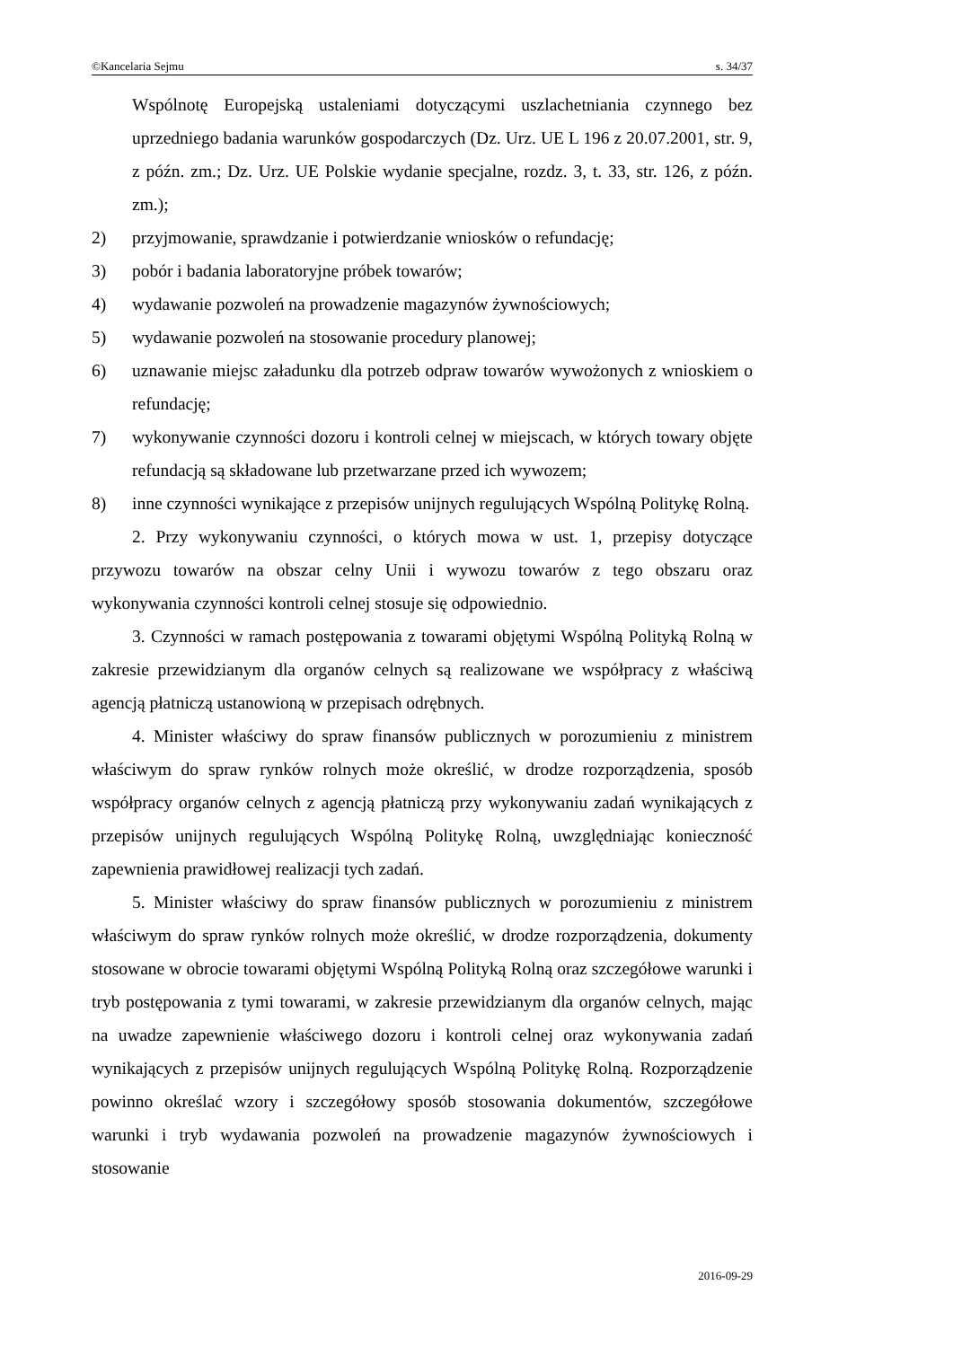©Kancelaria Sejmu s. 34/37
Wspólnotę Europejską ustaleniami dotyczącymi uszlachetniania czynnego bez uprzedniego badania warunków gospodarczych (Dz. Urz. UE L 196 z 20.07.2001, str. 9, z późn. zm.; Dz. Urz. UE Polskie wydanie specjalne, rozdz. 3, t. 33, str. 126, z późn. zm.);
2) przyjmowanie, sprawdzanie i potwierdzanie wniosków o refundację;
3) pobór i badania laboratoryjne próbek towarów;
4) wydawanie pozwoleń na prowadzenie magazynów żywnościowych;
5) wydawanie pozwoleń na stosowanie procedury planowej;
6) uznawanie miejsc załadunku dla potrzeb odpraw towarów wywożonych z wnioskiem o refundację;
7) wykonywanie czynności dozoru i kontroli celnej w miejscach, w których towary objęte refundacją są składowane lub przetwarzane przed ich wywozem;
8) inne czynności wynikające z przepisów unijnych regulujących Wspólną Politykę Rolną.
2. Przy wykonywaniu czynności, o których mowa w ust. 1, przepisy dotyczące przywozu towarów na obszar celny Unii i wywozu towarów z tego obszaru oraz wykonywania czynności kontroli celnej stosuje się odpowiednio.
3. Czynności w ramach postępowania z towarami objętymi Wspólną Polityką Rolną w zakresie przewidzianym dla organów celnych są realizowane we współpracy z właściwą agencją płatniczą ustanowioną w przepisach odrębnych.
4. Minister właściwy do spraw finansów publicznych w porozumieniu z ministrem właściwym do spraw rynków rolnych może określić, w drodze rozporządzenia, sposób współpracy organów celnych z agencją płatniczą przy wykonywaniu zadań wynikających z przepisów unijnych regulujących Wspólną Politykę Rolną, uwzględniając konieczność zapewnienia prawidłowej realizacji tych zadań.
5. Minister właściwy do spraw finansów publicznych w porozumieniu z ministrem właściwym do spraw rynków rolnych może określić, w drodze rozporządzenia, dokumenty stosowane w obrocie towarami objętymi Wspólną Polityką Rolną oraz szczegółowe warunki i tryb postępowania z tymi towarami, w zakresie przewidzianym dla organów celnych, mając na uwadze zapewnienie właściwego dozoru i kontroli celnej oraz wykonywania zadań wynikających z przepisów unijnych regulujących Wspólną Politykę Rolną. Rozporządzenie powinno określać wzory i szczegółowy sposób stosowania dokumentów, szczegółowe warunki i tryb wydawania pozwoleń na prowadzenie magazynów żywnościowych i stosowanie
2016-09-29